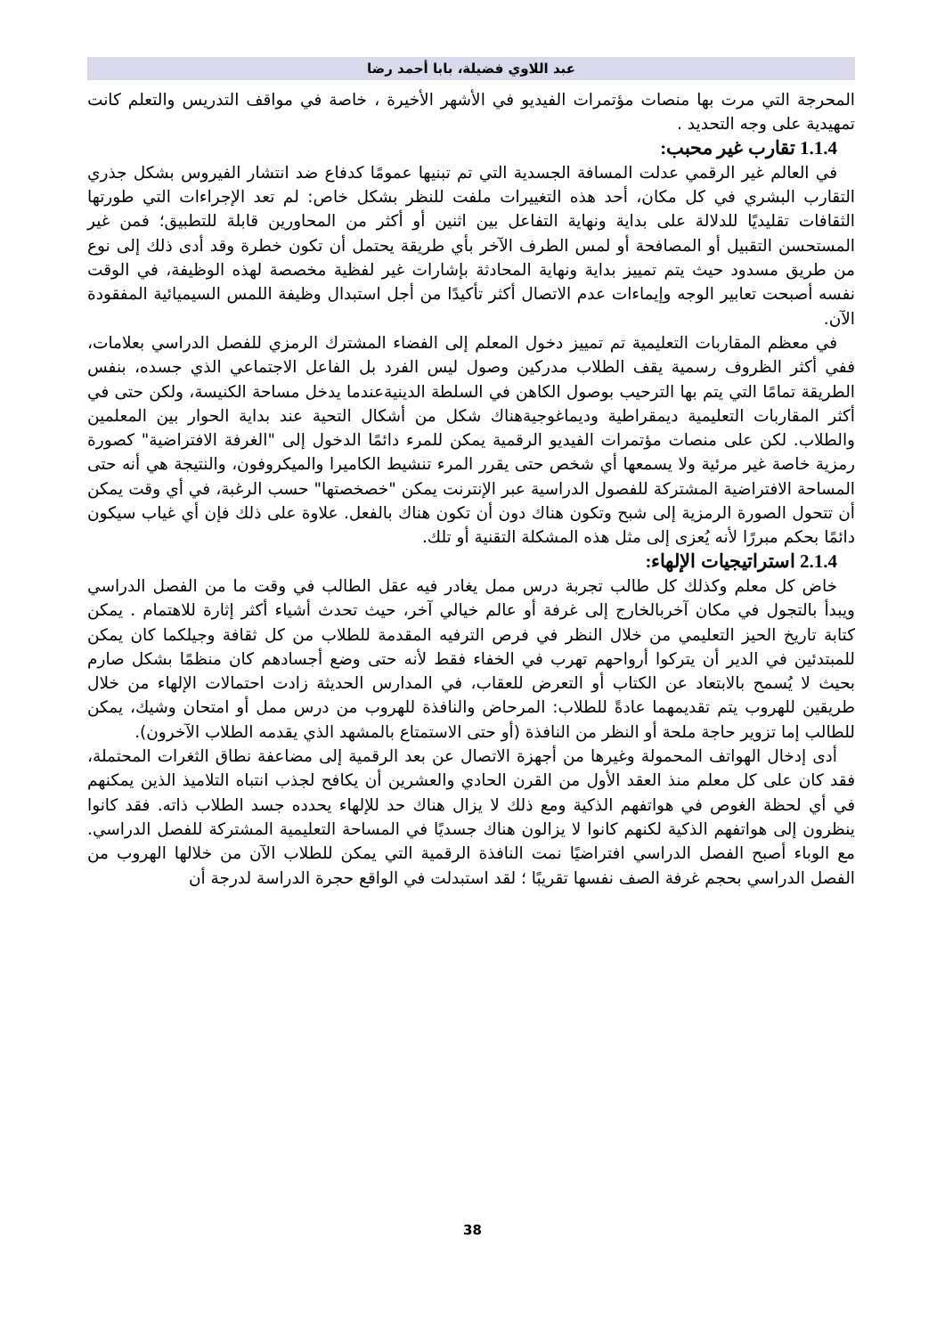عبد اللاوي فضيلة، بابا أحمد رضا
المحرجة التي مرت بها منصات مؤتمرات الفيديو في الأشهر الأخيرة ، خاصة في مواقف التدريس والتعلم كانت تمهيدية على وجه التحديد .
1.1.4 تقارب غير محبب:
في العالم غير الرقمي عدلت المسافة الجسدية التي تم تبنيها عمومًا كدفاع ضد انتشار الفيروس بشكل جذري التقارب البشري في كل مكان، أحد هذه التغييرات ملفت للنظر بشكل خاص: لم تعد الإجراءات التي طورتها الثقافات تقليديًا للدلالة على بداية ونهاية التفاعل بين اثنين أو أكثر من المحاورين قابلة للتطبيق؛ فمن غير المستحسن التقبيل أو المصافحة أو لمس الطرف الآخر بأي طريقة يحتمل أن تكون خطرة وقد أدى ذلك إلى نوع من طريق مسدود حيث يتم تمييز بداية ونهاية المحادثة بإشارات غير لفظية مخصصة لهذه الوظيفة، في الوقت نفسه أصبحت تعابير الوجه وإيماءات عدم الاتصال أكثر تأكيدًا من أجل استبدال وظيفة اللمس السيميائية المفقودة الآن.
في معظم المقاربات التعليمية تم تمييز دخول المعلم إلى الفضاء المشترك الرمزي للفصل الدراسي بعلامات، ففي أكثر الظروف رسمية يقف الطلاب مدركين وصول ليس الفرد بل الفاعل الاجتماعي الذي جسده، بنفس الطريقة تمامًا التي يتم بها الترحيب بوصول الكاهن في السلطة الدينيةعندما يدخل مساحة الكنيسة، ولكن حتى في أكثر المقاربات التعليمية ديمقراطية وديماغوجيةهناك شكل من أشكال التحية عند بداية الحوار بين المعلمين والطلاب. لكن على منصات مؤتمرات الفيديو الرقمية يمكن للمرء دائمًا الدخول إلى "الغرفة الافتراضية" كصورة رمزية خاصة غير مرئية ولا يسمعها أي شخص حتى يقرر المرء تنشيط الكاميرا والميكروفون، والنتيجة هي أنه حتى المساحة الافتراضية المشتركة للفصول الدراسية عبر الإنترنت يمكن "خصخصتها" حسب الرغبة، في أي وقت يمكن أن تتحول الصورة الرمزية إلى شبح وتكون هناك دون أن تكون هناك بالفعل. علاوة على ذلك فإن أي غياب سيكون دائمًا بحكم مبررًا لأنه يُعزى إلى مثل هذه المشكلة التقنية أو تلك.
2.1.4 استراتيجيات الإلهاء:
خاض كل معلم وكذلك كل طالب تجربة درس ممل يغادر فيه عقل الطالب في وقت ما من الفصل الدراسي ويبدأ بالتجول في مكان آخربالخارج إلى غرفة أو عالم خيالي آخر، حيث تحدث أشياء أكثر إثارة للاهتمام . يمكن كتابة تاريخ الحيز التعليمي من خلال النظر في فرص الترفيه المقدمة للطلاب من كل ثقافة وجيلكما كان يمكن للمبتدئين في الدير أن يتركوا أرواحهم تهرب في الخفاء فقط لأنه حتى وضع أجسادهم كان منظمًا بشكل صارم بحيث لا يُسمح بالابتعاد عن الكتاب أو التعرض للعقاب، في المدارس الحديثة زادت احتمالات الإلهاء من خلال طريقين للهروب يتم تقديمهما عادةً للطلاب: المرحاض والنافذة للهروب من درس ممل أو امتحان وشيك، يمكن للطالب إما تزوير حاجة ملحة أو النظر من النافذة (أو حتى الاستمتاع بالمشهد الذي يقدمه الطلاب الآخرون).
أدى إدخال الهواتف المحمولة وغيرها من أجهزة الاتصال عن بعد الرقمية إلى مضاعفة نطاق الثغرات المحتملة، فقد كان على كل معلم منذ العقد الأول من القرن الحادي والعشرين أن يكافح لجذب انتباه التلاميذ الذين يمكنهم في أي لحظة الغوص في هواتفهم الذكية ومع ذلك لا يزال هناك حد للإلهاء يحدده جسد الطلاب ذاته. فقد كانوا ينظرون إلى هواتفهم الذكية لكنهم كانوا لا يزالون هناك جسديًا في المساحة التعليمية المشتركة للفصل الدراسي. مع الوباء أصبح الفصل الدراسي افتراضيًا نمت النافذة الرقمية التي يمكن للطلاب الآن من خلالها الهروب من الفصل الدراسي بحجم غرفة الصف نفسها تقريبًا ؛ لقد استبدلت في الواقع حجرة الدراسة لدرجة أن
38